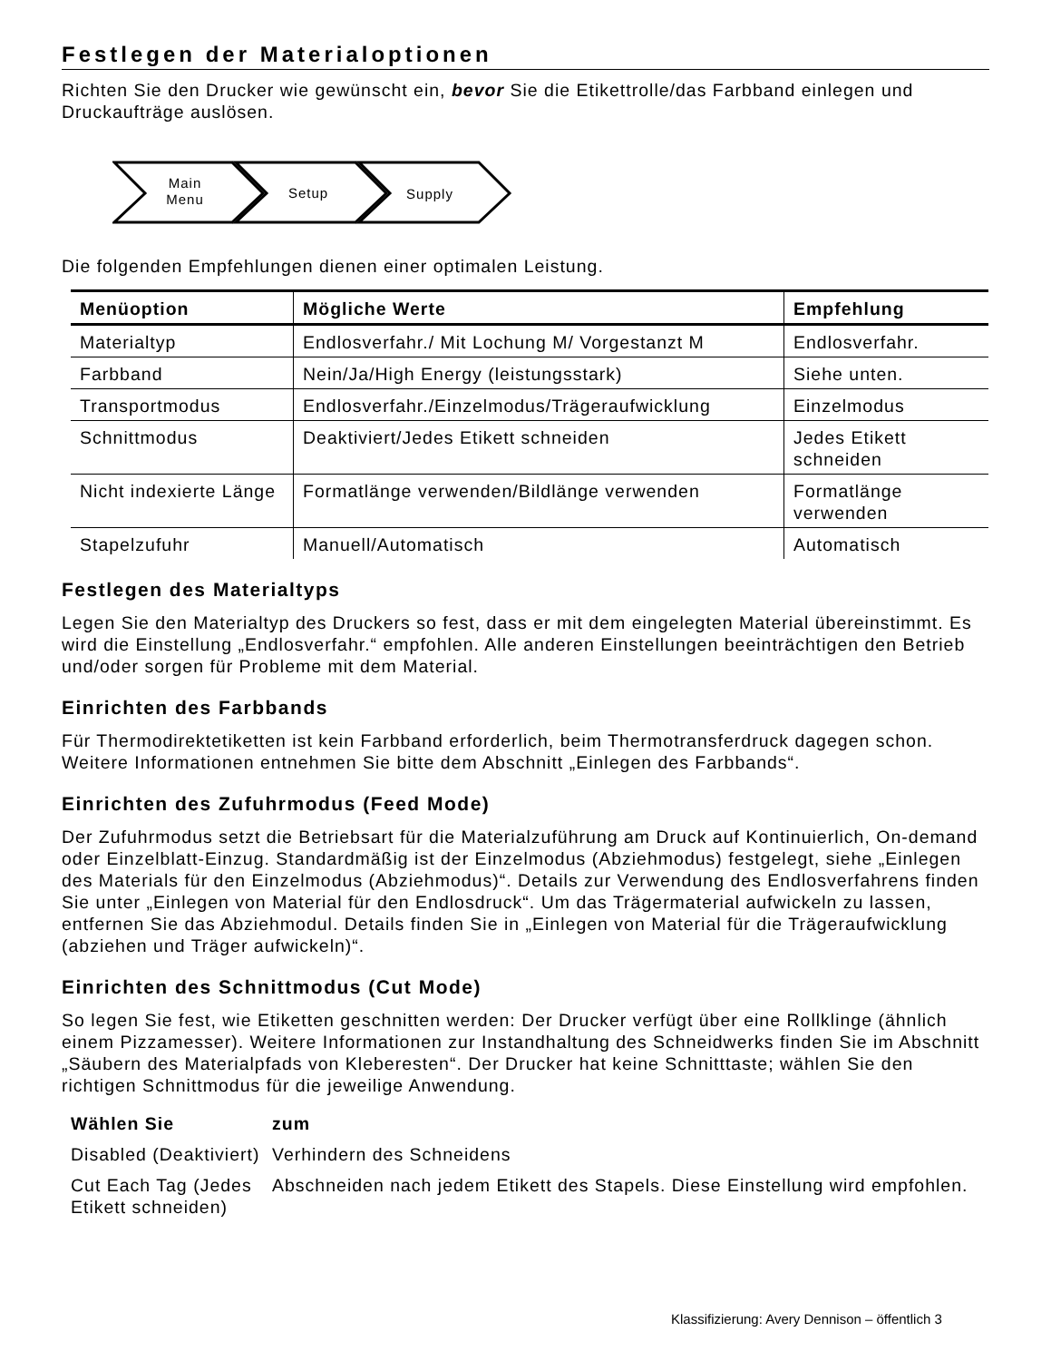Festlegen der Materialoptionen
Richten Sie den Drucker wie gewünscht ein, bevor Sie die Etikettrolle/das Farbband einlegen und Druckaufträge auslösen.
Main
Menu
Setup
Supply
Die folgenden Empfehlungen dienen einer optimalen Leistung.
| Menüoption | Mögliche Werte | Empfehlung |
| --- | --- | --- |
| Materialtyp | Endlosverfahr./ Mit Lochung M/ Vorgestanzt M | Endlosverfahr. |
| Farbband | Nein/Ja/High Energy (leistungsstark) | Siehe unten. |
| Transportmodus | Endlosverfahr./Einzelmodus/Trägeraufwicklung | Einzelmodus |
| Schnittmodus | Deaktiviert/Jedes Etikett schneiden | Jedes Etikett schneiden |
| Nicht indexierte Länge | Formatlänge verwenden/Bildlänge verwenden | Formatlänge verwenden |
| Stapelzufuhr | Manuell/Automatisch | Automatisch |
Festlegen des Materialtyps
Legen Sie den Materialtyp des Druckers so fest, dass er mit dem eingelegten Material übereinstimmt. Es wird die Einstellung „Endlosverfahr.“ empfohlen. Alle anderen Einstellungen beeinträchtigen den Betrieb und/oder sorgen für Probleme mit dem Material.
Einrichten des Farbbands
Für Thermodirektetiketten ist kein Farbband erforderlich, beim Thermotransferdruck dagegen schon. Weitere Informationen entnehmen Sie bitte dem Abschnitt „Einlegen des Farbbands“.
Einrichten des Zufuhrmodus (Feed Mode)
Der Zufuhrmodus setzt die Betriebsart für die Materialzuführung am Druck auf Kontinuierlich, On-demand oder Einzelblatt-Einzug. Standardmäßig ist der Einzelmodus (Abziehmodus) festgelegt, siehe „Einlegen des Materials für den Einzelmodus (Abziehmodus)“. Details zur Verwendung des Endlosverfahrens finden Sie unter „Einlegen von Material für den Endlosdruck“. Um das Trägermaterial aufwickeln zu lassen, entfernen Sie das Abziehmodul. Details finden Sie in „Einlegen von Material für die Trägeraufwicklung (abziehen und Träger aufwickeln)“.
Einrichten des Schnittmodus (Cut Mode)
So legen Sie fest, wie Etiketten geschnitten werden: Der Drucker verfügt über eine Rollklinge (ähnlich einem Pizzamesser). Weitere Informationen zur Instandhaltung des Schneidwerks finden Sie im Abschnitt „Säubern des Materialpfads von Kleberesten“. Der Drucker hat keine Schnitttaste; wählen Sie den richtigen Schnittmodus für die jeweilige Anwendung.
| Wählen Sie | zum |
| --- | --- |
| Disabled (Deaktiviert) | Verhindern des Schneidens |
| Cut Each Tag (Jedes Etikett schneiden) | Abschneiden nach jedem Etikett des Stapels. Diese Einstellung wird empfohlen. |
Klassifizierung: Avery Dennison – öffentlich 3